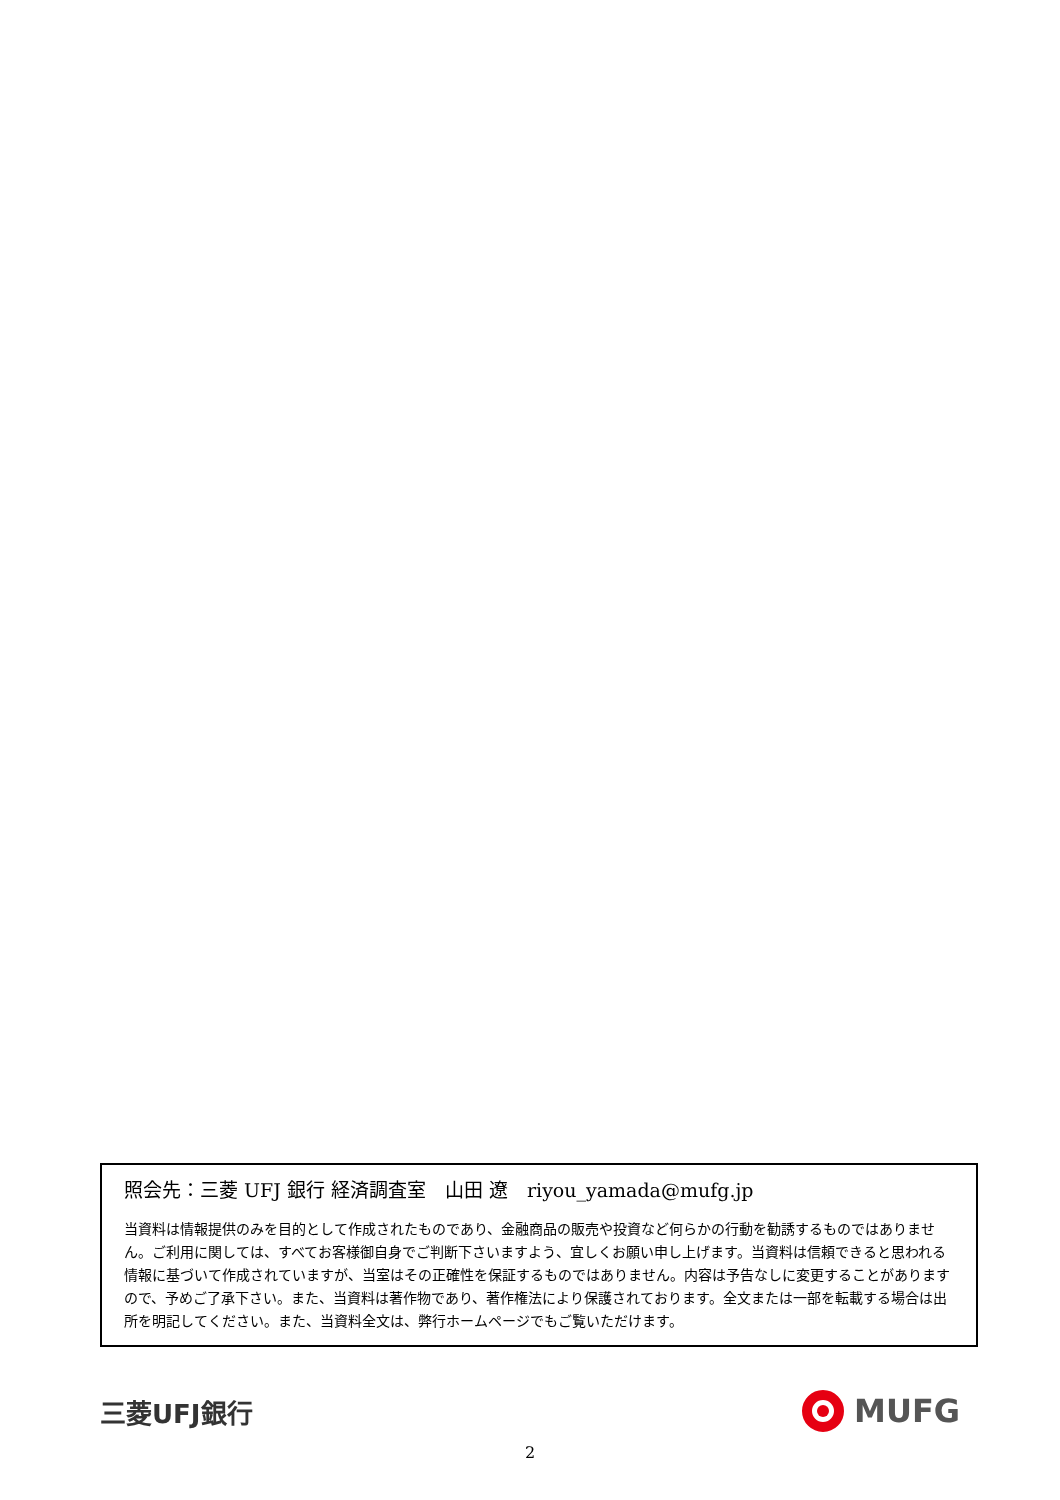照会先：三菱 UFJ 銀行 経済調査室　山田 遼　riyou_yamada@mufg.jp
当資料は情報提供のみを目的として作成されたものであり、金融商品の販売や投資など何らかの行動を勧誘するものではありません。ご利用に関しては、すべてお客様御自身でご判断下さいますよう、宜しくお願い申し上げます。当資料は信頼できると思われる情報に基づいて作成されていますが、当室はその正確性を保証するものではありません。内容は予告なしに変更することがありますので、予めご了承下さい。また、当資料は著作物であり、著作権法により保護されております。全文または一部を転載する場合は出所を明記してください。また、当資料全文は、弊行ホームページでもご覧いただけます。
三菱UFJ銀行
MUFG
2